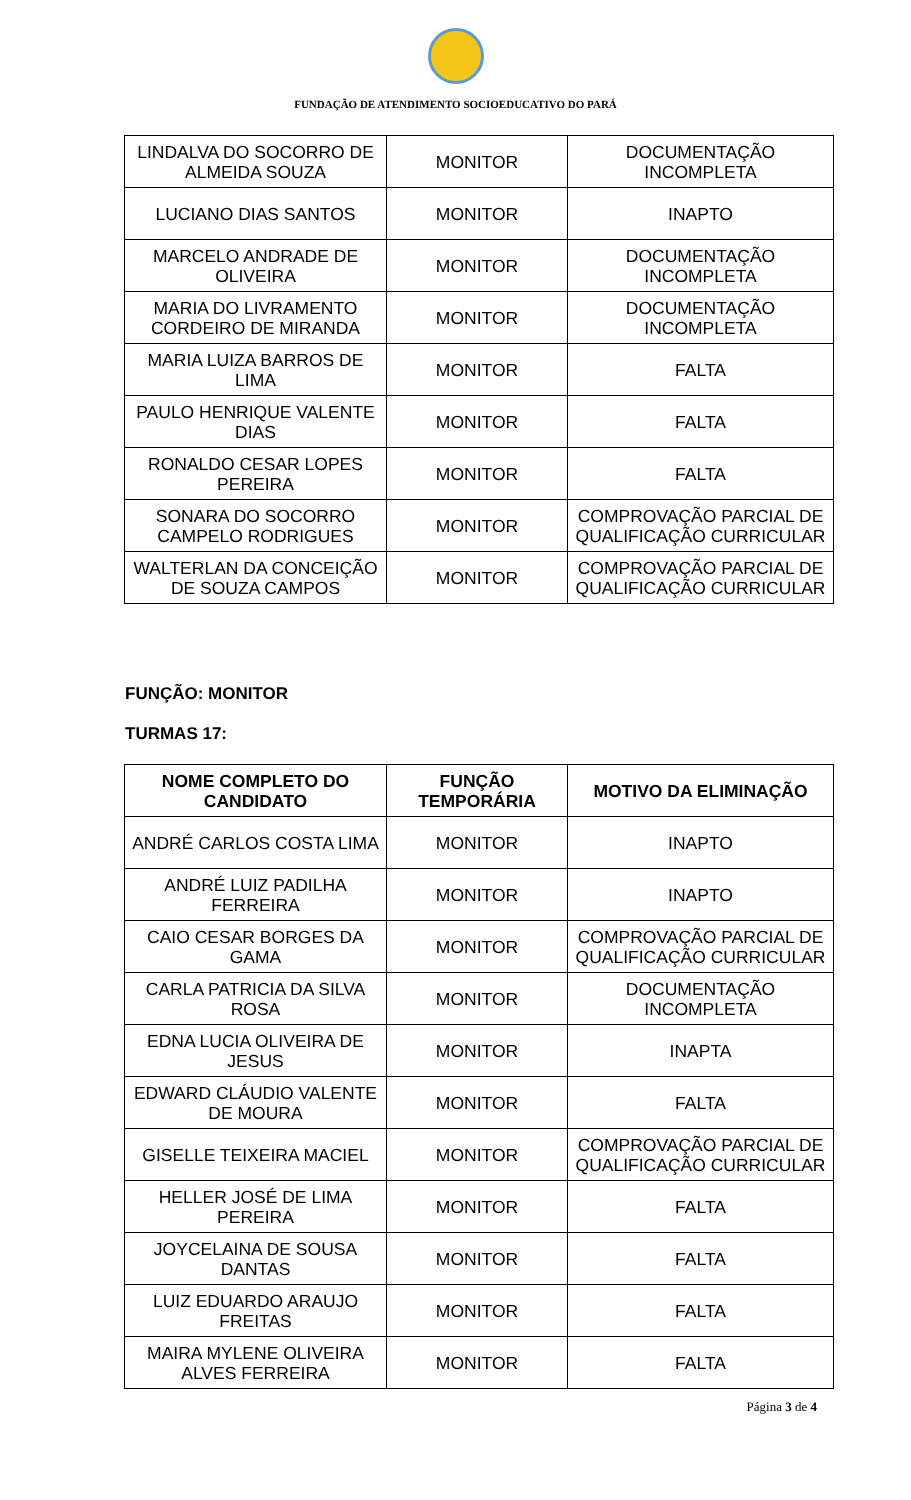FUNDAÇÃO DE ATENDIMENTO SOCIOEDUCATIVO DO PARÁ
| LINDALVA DO SOCORRO DE ALMEIDA SOUZA | MONITOR | DOCUMENTAÇÃO INCOMPLETA |
| LUCIANO DIAS SANTOS | MONITOR | INAPTO |
| MARCELO ANDRADE DE OLIVEIRA | MONITOR | DOCUMENTAÇÃO INCOMPLETA |
| MARIA DO LIVRAMENTO CORDEIRO DE MIRANDA | MONITOR | DOCUMENTAÇÃO INCOMPLETA |
| MARIA LUIZA BARROS DE LIMA | MONITOR | FALTA |
| PAULO HENRIQUE VALENTE DIAS | MONITOR | FALTA |
| RONALDO CESAR LOPES PEREIRA | MONITOR | FALTA |
| SONARA DO SOCORRO CAMPELO RODRIGUES | MONITOR | COMPROVAÇÃO PARCIAL DE QUALIFICAÇÃO CURRICULAR |
| WALTERLAN DA CONCEIÇÃO DE SOUZA CAMPOS | MONITOR | COMPROVAÇÃO PARCIAL DE QUALIFICAÇÃO CURRICULAR |
FUNÇÃO: MONITOR
TURMAS 17:
| NOME COMPLETO DO CANDIDATO | FUNÇÃO TEMPORÁRIA | MOTIVO DA ELIMINAÇÃO |
| --- | --- | --- |
| ANDRÉ CARLOS COSTA LIMA | MONITOR | INAPTO |
| ANDRÉ LUIZ PADILHA FERREIRA | MONITOR | INAPTO |
| CAIO CESAR BORGES DA GAMA | MONITOR | COMPROVAÇÃO PARCIAL DE QUALIFICAÇÃO CURRICULAR |
| CARLA PATRICIA DA SILVA ROSA | MONITOR | DOCUMENTAÇÃO INCOMPLETA |
| EDNA LUCIA OLIVEIRA DE JESUS | MONITOR | INAPTA |
| EDWARD CLÁUDIO VALENTE DE MOURA | MONITOR | FALTA |
| GISELLE TEIXEIRA MACIEL | MONITOR | COMPROVAÇÃO PARCIAL DE QUALIFICAÇÃO CURRICULAR |
| HELLER JOSÉ DE LIMA PEREIRA | MONITOR | FALTA |
| JOYCELAINA DE SOUSA DANTAS | MONITOR | FALTA |
| LUIZ EDUARDO ARAUJO FREITAS | MONITOR | FALTA |
| MAIRA MYLENE OLIVEIRA ALVES FERREIRA | MONITOR | FALTA |
Página 3 de 4